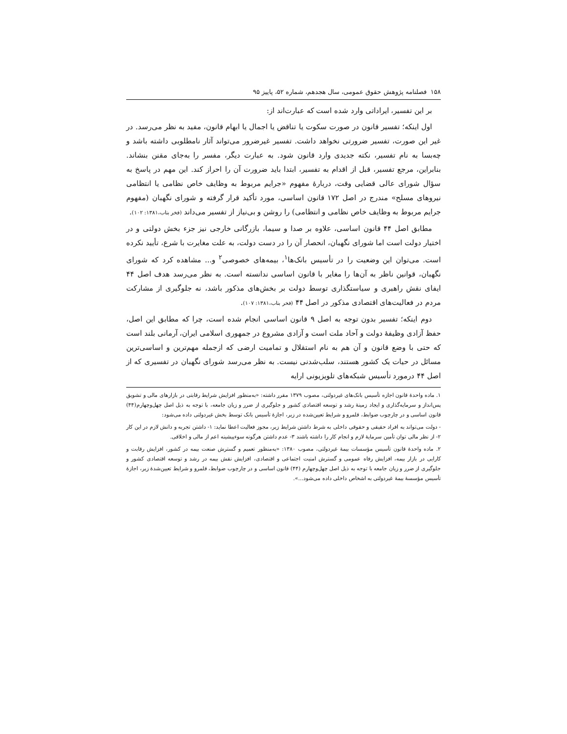۱۵۸ فصلنامه پژوهش حقوق عمومی، سال هجدهم، شماره ۵۲، پاییز ۹۵
بر این تفسیر، ایراداتی وارد شده است که عبارت‌اند از:
اول اینکه؛ تفسیر قانون در صورت سکوت یا تناقض یا اجمال یا ابهام قانون، مفید به نظر می‌رسد. در غیر این صورت، تفسیر ضرورتی نخواهد داشت. تفسیر غیرضرور می‌تواند آثار نامطلوبی داشته باشد و چه‌بسا به نام تفسیر، نکته جدیدی وارد قانون شود. به عبارت دیگر، مفسر را به‌جای مقنن بنشاند. بنابراین، مرجع تفسیر، قبل از اقدام به تفسیر، ابتدا باید ضرورت آن را احراز کند. این مهم در پاسخ به سؤال شورای عالی قضایی وقت، دربارهٔ مفهوم «جرایم مربوط به وظایف خاص نظامی یا انتظامی نیروهای مسلح» مندرج در اصل ۱۷۲ قانون اساسی، مورد تأکید قرار گرفته و شورای نگهبان (مفهوم جرایم مربوط به وظایف خاص نظامی و انتظامی) را روشن و بی‌نیاز از تفسیر می‌داند (فخر بناب،۱۳۸۱: ۱۰۲).
مطابق اصل ۴۴ قانون اساسی، علاوه بر صدا و سیما، بازرگانی خارجی نیز جزء بخش دولتی و در اختیار دولت است اما شورای نگهبان، انحصار آن را در دست دولت، به علت مغایرت با شرع، تأیید نکرده است. می‌توان این وضعیت را در تأسیس بانک‌ها<sup>۱</sup>، بیمه‌های خصوصی<sup>۲</sup> و... مشاهده کرد که شورای نگهبان، قوانین ناظر به آن‌ها را مغایر با قانون اساسی ندانسته است. به نظر می‌رسد هدف اصل ۴۴ ایفای نقش راهبری و سیاستگذاری توسط دولت بر بخش‌های مذکور باشد، نه جلوگیری از مشارکت مردم در فعالیت‌های اقتصادی مذکور در اصل ۴۴ (فخر بناب،۱۳۸۱: ۱۰۷).
دوم اینکه؛ تفسیر بدون توجه به اصل ۹ قانون اساسی انجام شده است، چرا که مطابق این اصل، حفظ آزادی وظیفهٔ دولت و آحاد ملت است و آزادی مشروع در جمهوری اسلامی ایران، آرمانی بلند است که حتی با وضع قانون و آن هم به نام استقلال و تمامیت ارضی که ازجمله مهم‌ترین و اساسی‌ترین مسائل در حیات یک کشور هستند، سلب‌شدنی نیست. به نظر می‌رسد شورای نگهبان در تفسیری که از اصل ۴۴ درمورد تأسیس شبکه‌های تلویزیونی ارایه
۱. ماده واحدهٔ قانون اجازه تأسیس بانک‌های غیردولتی، مصوب ۱۳۷۹ مقرر داشته: «به‌منظور افزایش شرایط رقابتی در بازارهای مالی و تشویق پس‌انداز و سرمایه‌گذاری و ایجاد زمینهٔ رشد و توسعه اقتصادی کشور و جلوگیری از ضرر و زیان جامعه، با توجه به ذیل اصل چهل‌وچهارم(۴۴) قانون اساسی و در چارچوب ضوابط، قلمرو و شرایط تعیین‌شده در زیر، اجازهٔ تأسیس بانک توسط بخش غیردولتی داده می‌شود:
- دولت می‌تواند به افراد حقیقی و حقوقی داخلی به شرط داشتن شرایط زیر، مجوز فعالیت اعطا نماید: ۱- داشتن تجربه و دانش لازم در این کار ۲- از نظر مالی توان تأمین سرمایهٔ لازم و انجام کار را داشته باشند ۳- عدم داشتن هرگونه سوءپیشینه اعم از مالی و اخلاقی.
۲. ماده واحدهٔ قانون تأسیس مؤسسات بیمهٔ غیردولتی، مصوب ۱۳۸۰: «به‌منظور تعمیم و گسترش صنعت بیمه در کشور، افزایش رقابت و کارایی در بازار بیمه، افزایش رفاه عمومی و گسترش امنیت اجتماعی و اقتصادی، افزایش نقش بیمه در رشد و توسعه اقتصادی کشور و جلوگیری از ضرر و زیان جامعه با توجه به ذیل اصل چهل‌وچهارم (۴۴) قانون اساسی و در چارچوب ضوابط، قلمرو و شرایط تعیین‌شدهٔ زیر، اجازهٔ تأسیس مؤسسهٔ بیمهٔ غیردولتی به اشخاص داخلی داده می‌شود...».